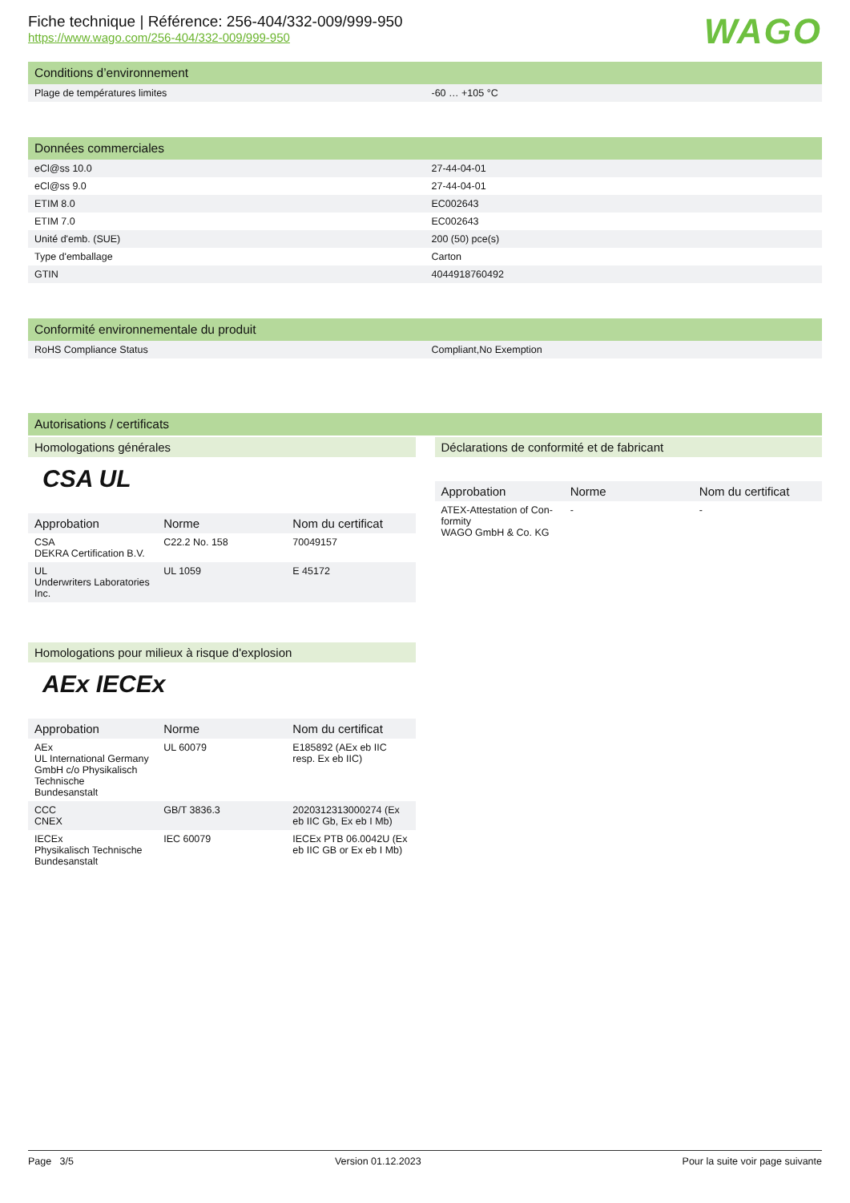Fiche technique | Référence: 256-404/332-009/999-950
https://www.wago.com/256-404/332-009/999-950
WAGO
Conditions d’environnement
| Plage de températures limites | -60 … +105 °C |
Données commerciales
| eCl@ss 10.0 | 27-44-04-01 |
| eCl@ss 9.0 | 27-44-04-01 |
| ETIM 8.0 | EC002643 |
| ETIM 7.0 | EC002643 |
| Unité d'emb. (SUE) | 200 (50) pce(s) |
| Type d'emballage | Carton |
| GTIN | 4044918760492 |
Conformité environnementale du produit
| RoHS Compliance Status | Compliant,No Exemption |
Autorisations / certificats
Homologations générales
CSA UL
| Approbation | Norme | Nom du certificat |
| --- | --- | --- |
| CSA DEKRA Certification B.V. | C22.2 No. 158 | 70049157 |
| UL Underwriters Laboratories Inc. | UL 1059 | E 45172 |
Homologations pour milieux à risque d'explosion
AEx IECEx
| Approbation | Norme | Nom du certificat |
| --- | --- | --- |
| AEx UL International Germany GmbH c/o Physikalisch Technische Bundesanstalt | UL 60079 | E185892 (AEx eb IIC resp. Ex eb IIC) |
| CCC CNEX | GB/T 3836.3 | 2020312313000274 (Ex eb IIC Gb, Ex eb I Mb) |
| IECEx Physikalisch Technische Bundesanstalt | IEC 60079 | IECEx PTB 06.0042U (Ex eb IIC GB or Ex eb I Mb) |
Déclarations de conformité et de fabricant
| Approbation | Norme | Nom du certificat |
| --- | --- | --- |
| ATEX-Attestation of Con-formity WAGO GmbH & Co. KG | - | - |
Page 3/5 Version 01.12.2023 Pour la suite voir page suivante